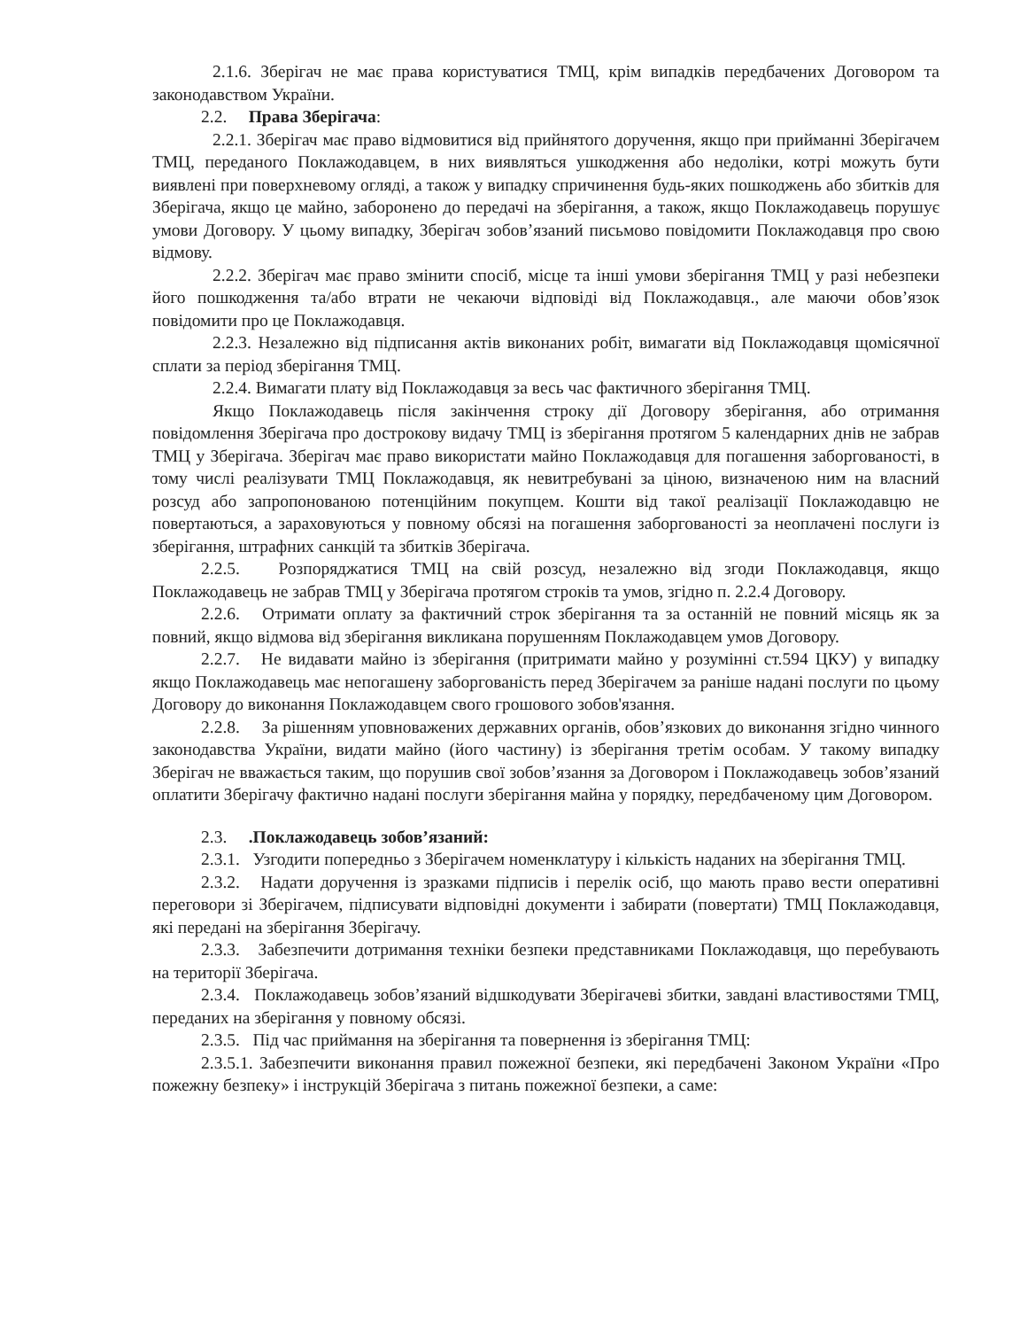2.1.6. Зберігач не має права користуватися ТМЦ, крім випадків передбачених Договором та законодавством України.
2.2. Права Зберігача:
2.2.1. Зберігач має право відмовитися від прийнятого доручення, якщо при прийманні Зберігачем ТМЦ, переданого Поклажодавцем, в них виявляться ушкодження або недоліки, котрі можуть бути виявлені при поверхневому огляді, а також у випадку спричинення будь-яких пошкоджень або збитків для Зберігача, якщо це майно, заборонено до передачі на зберігання, а також, якщо Поклажодавець порушує умови Договору. У цьому випадку, Зберігач зобов’язаний письмово повідомити Поклажодавця про свою відмову.
2.2.2. Зберігач має право змінити спосіб, місце та інші умови зберігання ТМЦ у разі небезпеки його пошкодження та/або втрати не чекаючи відповіді від Поклажодавця., але маючи обов’язок повідомити про це Поклажодавця.
2.2.3. Незалежно від підписання актів виконаних робіт, вимагати від Поклажодавця щомісячної сплати за період зберігання ТМЦ.
2.2.4. Вимагати плату від Поклажодавця за весь час фактичного зберігання ТМЦ.
Якщо Поклажодавець після закінчення строку дії Договору зберігання, або отримання повідомлення Зберігача про дострокову видачу ТМЦ із зберігання протягом 5 календарних днів не забрав ТМЦ у Зберігача. Зберігач має право використати майно Поклажодавця для погашення заборгованості, в тому числі реалізувати ТМЦ Поклажодавця, як невитребувані за ціною, визначеною ним на власний розсуд або запропонованою потенційним покупцем. Кошти від такої реалізації Поклажодавцю не повертаються, а зараховуються у повному обсязі на погашення заборгованості за неоплачені послуги із зберігання, штрафних санкцій та збитків Зберігача.
2.2.5. Розпоряджатися ТМЦ на свій розсуд, незалежно від згоди Поклажодавця, якщо Поклажодавець не забрав ТМЦ у Зберігача протягом строків та умов, згідно п. 2.2.4 Договору.
2.2.6. Отримати оплату за фактичний строк зберігання та за останній не повний місяць як за повний, якщо відмова від зберігання викликана порушенням Поклажодавцем умов Договору.
2.2.7. Не видавати майно із зберігання (притримати майно у розумінні ст.594 ЦКУ) у випадку якщо Поклажодавець має непогашену заборгованість перед Зберігачем за раніше надані послуги по цьому Договору до виконання Поклажодавцем свого грошового зобов'язання.
2.2.8. За рішенням уповноважених державних органів, обов’язкових до виконання згідно чинного законодавства України, видати майно (його частину) із зберігання третім особам. У такому випадку Зберігач не вважається таким, що порушив свої зобов’язання за Договором і Поклажодавець зобов’язаний оплатити Зберігачу фактично надані послуги зберігання майна у порядку, передбаченому цим Договором.
2.3. .Поклажодавець зобов’язаний:
2.3.1. Узгодити попередньо з Зберігачем номенклатуру і кількість наданих на зберігання ТМЦ.
2.3.2. Надати доручення із зразками підписів і перелік осіб, що мають право вести оперативні переговори зі Зберігачем, підписувати відповідні документи і забирати (повертати) ТМЦ Поклажодавця, які передані на зберігання Зберігачу.
2.3.3. Забезпечити дотримання техніки безпеки представниками Поклажодавця, що перебувають на території Зберігача.
2.3.4. Поклажодавець зобов’язаний відшкодувати Зберігачеві збитки, завдані властивостями ТМЦ, переданих на зберігання у повному обсязі.
2.3.5. Під час приймання на зберігання та повернення із зберігання ТМЦ:
2.3.5.1. Забезпечити виконання правил пожежної безпеки, які передбачені Законом України «Про пожежну безпеку» і інструкцій Зберігача з питань пожежної безпеки, а саме: